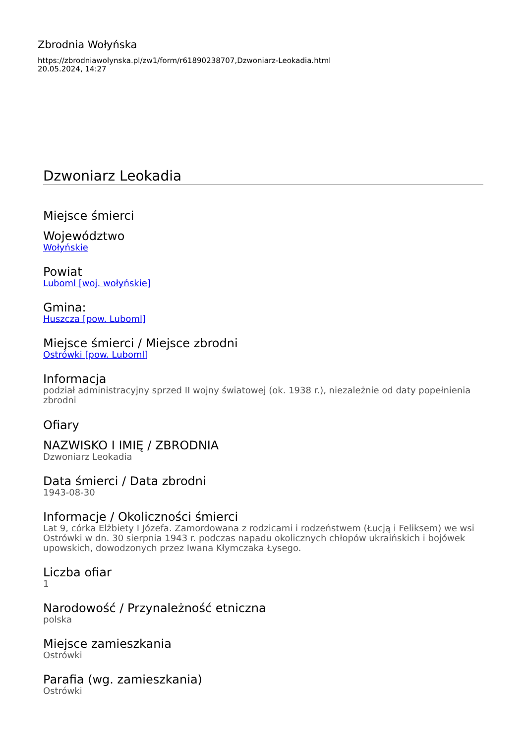Zbrodnia Wołyńska
https://zbrodniawolynska.pl/zw1/form/r61890238707,Dzwoniarz-Leokadia.html
20.05.2024, 14:27
Dzwoniarz Leokadia
Miejsce śmierci
Województwo
Wołyńskie
Powiat
Luboml [woj. wołyńskie]
Gmina:
Huszcza [pow. Luboml]
Miejsce śmierci / Miejsce zbrodni
Ostrówki [pow. Luboml]
Informacja
podział administracyjny sprzed II wojny światowej (ok. 1938 r.), niezależnie od daty popełnienia zbrodni
Ofiary
NAZWISKO I IMIĘ / ZBRODNIA
Dzwoniarz Leokadia
Data śmierci / Data zbrodni
1943-08-30
Informacje / Okoliczności śmierci
Lat 9, córka Elżbiety I Józefa. Zamordowana z rodzicami i rodzeństwem (Łucją i Feliksem) we wsi Ostrówki w dn. 30 sierpnia 1943 r. podczas napadu okolicznych chłopów ukraińskich i bojówek upowskich, dowodzonych przez Iwana Kłymczaka Łysego.
Liczba ofiar
1
Narodowość / Przynależność etniczna
polska
Miejsce zamieszkania
Ostrówki
Parafia (wg. zamieszkania)
Ostrówki